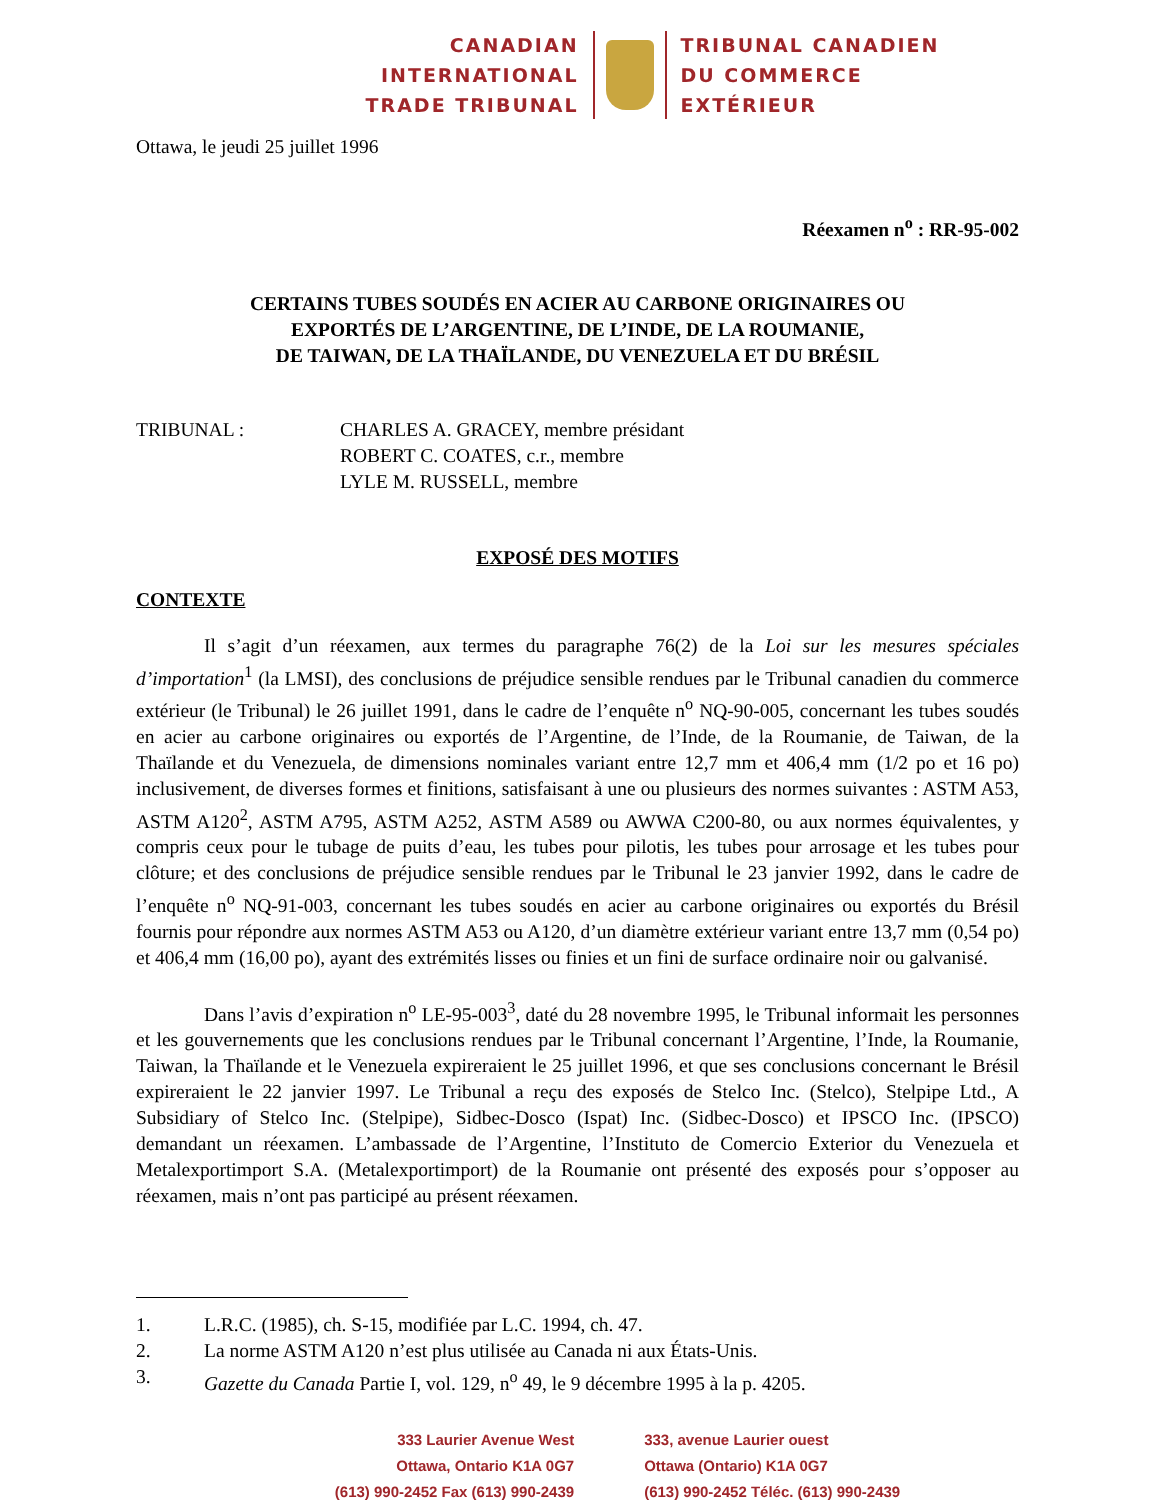CANADIAN
INTERNATIONAL
TRADE TRIBUNAL
TRIBUNAL CANADIEN
DU COMMERCE
EXTÉRIEUR
Ottawa, le jeudi 25 juillet 1996
Réexamen n<sup>o</sup> : RR-95-002
CERTAINS TUBES SOUDÉS EN ACIER AU CARBONE ORIGINAIRES OU
EXPORTÉS DE L’ARGENTINE, DE L’INDE, DE LA ROUMANIE,
DE TAIWAN, DE LA THAÏLANDE, DU VENEZUELA ET DU BRÉSIL
TRIBUNAL : CHARLES A. GRACEY, membre présidant
ROBERT C. COATES, c.r., membre
LYLE M. RUSSELL, membre
EXPOSÉ DES MOTIFS
CONTEXTE
Il s’agit d’un réexamen, aux termes du paragraphe 76(2) de la Loi sur les mesures spéciales d’importation<sup>1</sup> (la LMSI), des conclusions de préjudice sensible rendues par le Tribunal canadien du commerce extérieur (le Tribunal) le 26 juillet 1991, dans le cadre de l’enquête n<sup>o</sup> NQ-90-005, concernant les tubes soudés en acier au carbone originaires ou exportés de l’Argentine, de l’Inde, de la Roumanie, de Taiwan, de la Thaïlande et du Venezuela, de dimensions nominales variant entre 12,7 mm et 406,4 mm (1/2 po et 16 po) inclusivement, de diverses formes et finitions, satisfaisant à une ou plusieurs des normes suivantes : ASTM A53, ASTM A120<sup>2</sup>, ASTM A795, ASTM A252, ASTM A589 ou AWWA C200-80, ou aux normes équivalentes, y compris ceux pour le tubage de puits d’eau, les tubes pour pilotis, les tubes pour arrosage et les tubes pour clôture; et des conclusions de préjudice sensible rendues par le Tribunal le 23 janvier 1992, dans le cadre de l’enquête n<sup>o</sup> NQ-91-003, concernant les tubes soudés en acier au carbone originaires ou exportés du Brésil fournis pour répondre aux normes ASTM A53 ou A120, d’un diamètre extérieur variant entre 13,7 mm (0,54 po) et 406,4 mm (16,00 po), ayant des extrémités lisses ou finies et un fini de surface ordinaire noir ou galvanisé.
Dans l’avis d’expiration n<sup>o</sup> LE-95-003<sup>3</sup>, daté du 28 novembre 1995, le Tribunal informait les personnes et les gouvernements que les conclusions rendues par le Tribunal concernant l’Argentine, l’Inde, la Roumanie, Taiwan, la Thaïlande et le Venezuela expireraient le 25 juillet 1996, et que ses conclusions concernant le Brésil expireraient le 22 janvier 1997. Le Tribunal a reçu des exposés de Stelco Inc. (Stelco), Stelpipe Ltd., A Subsidiary of Stelco Inc. (Stelpipe), Sidbec-Dosco (Ispat) Inc. (Sidbec-Dosco) et IPSCO Inc. (IPSCO) demandant un réexamen. L’ambassade de l’Argentine, l’Instituto de Comercio Exterior du Venezuela et Metalexportimport S.A. (Metalexportimport) de la Roumanie ont présenté des exposés pour s’opposer au réexamen, mais n’ont pas participé au présent réexamen.
1. L.R.C. (1985), ch. S-15, modifiée par L.C. 1994, ch. 47.
2. La norme ASTM A120 n’est plus utilisée au Canada ni aux États-Unis.
3. Gazette du Canada Partie I, vol. 129, n<sup>o</sup> 49, le 9 décembre 1995 à la p. 4205.
333 Laurier Avenue West
Ottawa, Ontario K1A 0G7
(613) 990-2452 Fax (613) 990-2439
333, avenue Laurier ouest
Ottawa (Ontario) K1A 0G7
(613) 990-2452 Téléc. (613) 990-2439